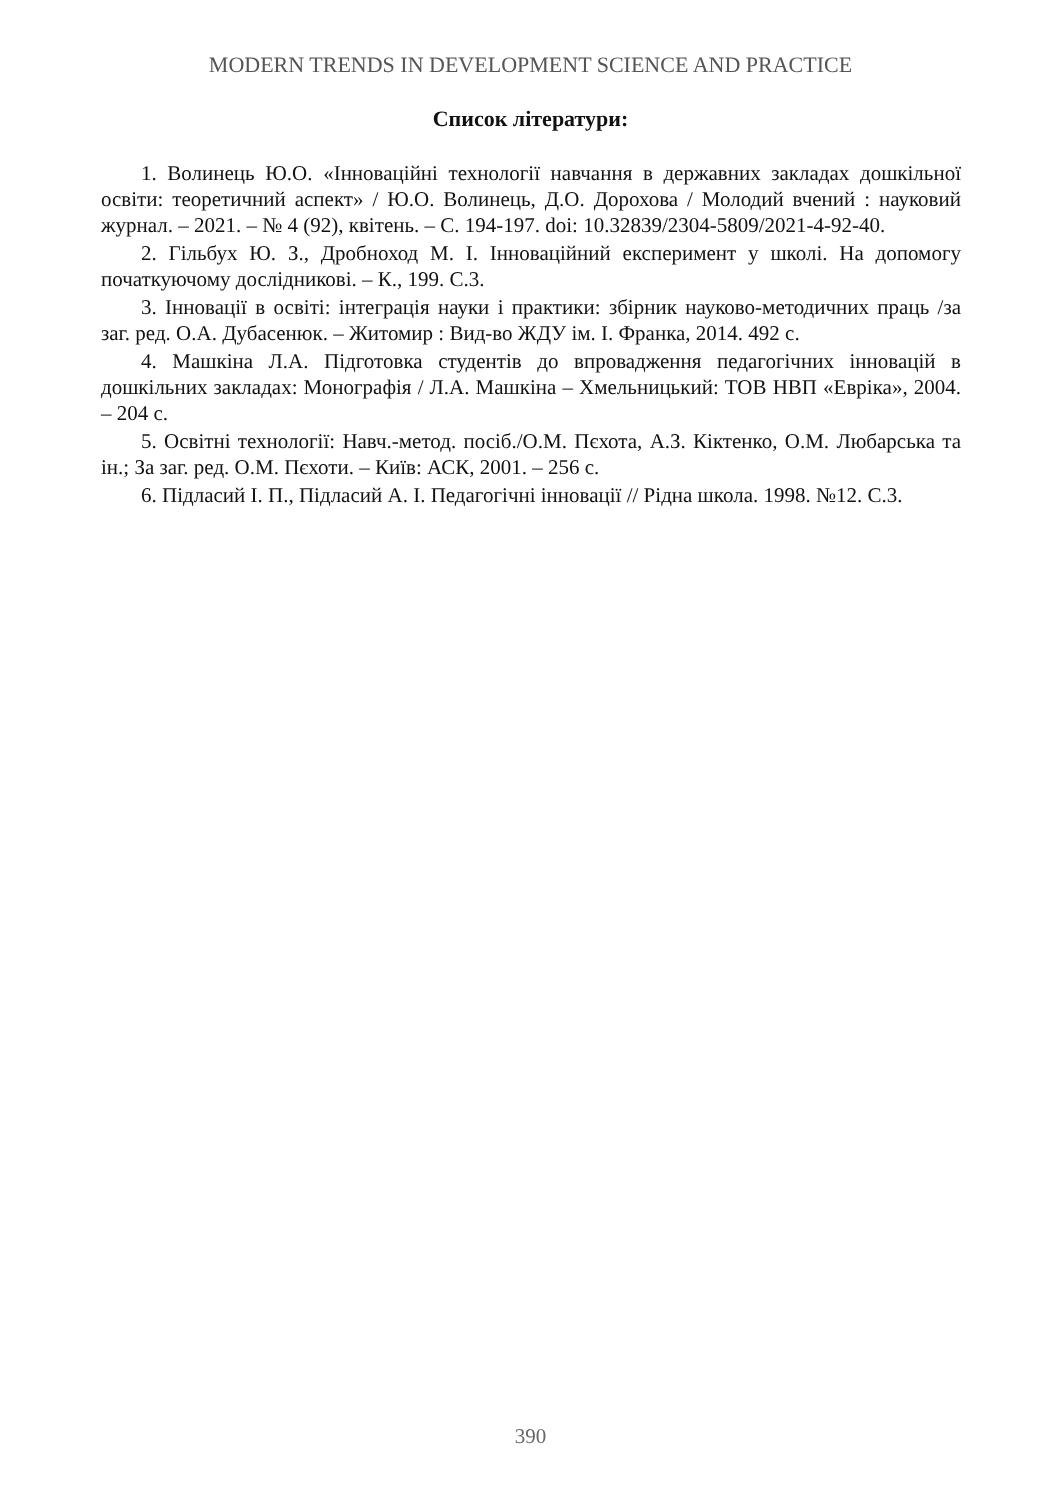MODERN TRENDS IN DEVELOPMENT SCIENCE AND PRACTICE
Список літератури:
1. Волинець Ю.О. «Інноваційні технології навчання в державних закладах дошкільної освіти: теоретичний аспект» / Ю.О. Волинець, Д.О. Дорохова / Молодий вчений : науковий журнал. – 2021. – № 4 (92), квітень. – С. 194-197. doi: 10.32839/2304-5809/2021-4-92-40.
2. Гільбух Ю. З., Дробноход М. І. Інноваційний експеримент у школі. На допомогу початкуючому дослідникові. – К., 199. С.3.
3. Інновації в освіті: інтеграція науки і практики: збірник науково-методичних праць /за заг. ред. О.А. Дубасенюк. – Житомир : Вид-во ЖДУ ім. І. Франка, 2014. 492 с.
4. Машкіна Л.А. Підготовка студентів до впровадження педагогічних інновацій в дошкільних закладах: Монографія / Л.А. Машкіна – Хмельницький: ТОВ НВП «Евріка», 2004. – 204 с.
5. Освітні технології: Навч.-метод. посіб./О.М. Пєхота, А.З. Кіктенко, О.М. Любарська та ін.; За заг. ред. О.М. Пєхоти. – Київ: АСК, 2001. – 256 с.
6. Підласий І. П., Підласий А. І. Педагогічні інновації // Рідна школа. 1998. №12. С.3.
390